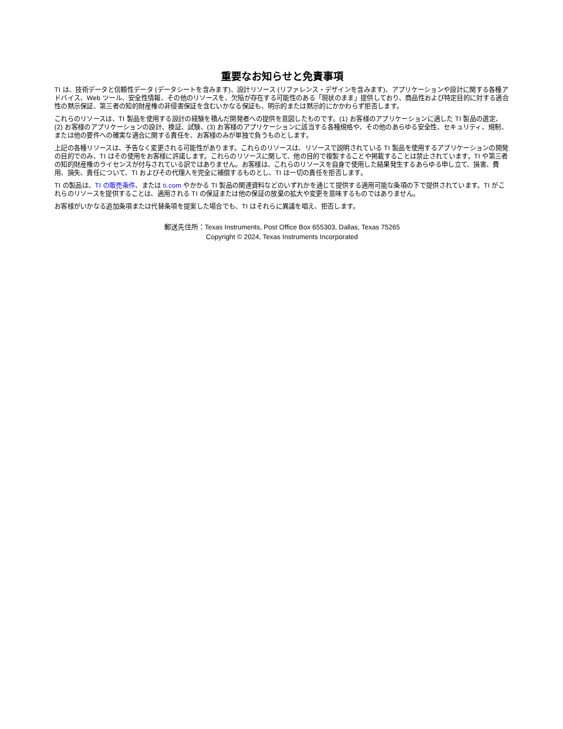重要なお知らせと免責事項
TI は、技術データと信頼性データ (データシートを含みます)、設計リソース (リファレンス・デザインを含みます)、アプリケーションや設計に関する各種アドバイス、Web ツール、安全性情報、その他のリソースを、欠陥が存在する可能性のある「現状のまま」提供しており、商品性および特定目的に対する適合性の黙示保証、第三者の知的財産権の非侵害保証を含むいかなる保証も、明示的または黙示的にかかわらず拒否します。
これらのリソースは、TI 製品を使用する設計の経験を積んだ開発者への提供を意図したものです。(1) お客様のアプリケーションに適した TI 製品の選定、(2) お客様のアプリケーションの設計、検証、試験、(3) お客様のアプリケーションに該当する各種規格や、その他のあらゆる安全性、セキュリティ、規制、または他の要件への確実な適合に関する責任を、お客様のみが単独で負うものとします。
上記の各種リソースは、予告なく変更される可能性があります。これらのリソースは、リソースで説明されている TI 製品を使用するアプリケーションの開発の目的でのみ、TI はその使用をお客様に許諾します。これらのリソースに関して、他の目的で複製することや掲載することは禁止されています。TI や第三者の知的財産権のライセンスが付与されている訳ではありません。お客様は、これらのリソースを自身で使用した結果発生するあらゆる申し立て、損害、費用、損失、責任について、TI およびその代理人を完全に補償するものとし、TI は一切の責任を拒否します。
TI の製品は、TI の販売条件、または ti.com やかかる TI 製品の関連資料などのいずれかを通じて提供する適用可能な条項の下で提供されています。TI がこれらのリソースを提供することは、適用される TI の保証または他の保証の放棄の拡大や変更を意味するものではありません。
お客様がいかなる追加条項または代替条項を提案した場合でも、TI はそれらに異議を唱え、拒否します。
郵送先住所：Texas Instruments, Post Office Box 655303, Dallas, Texas 75265
Copyright © 2024, Texas Instruments Incorporated